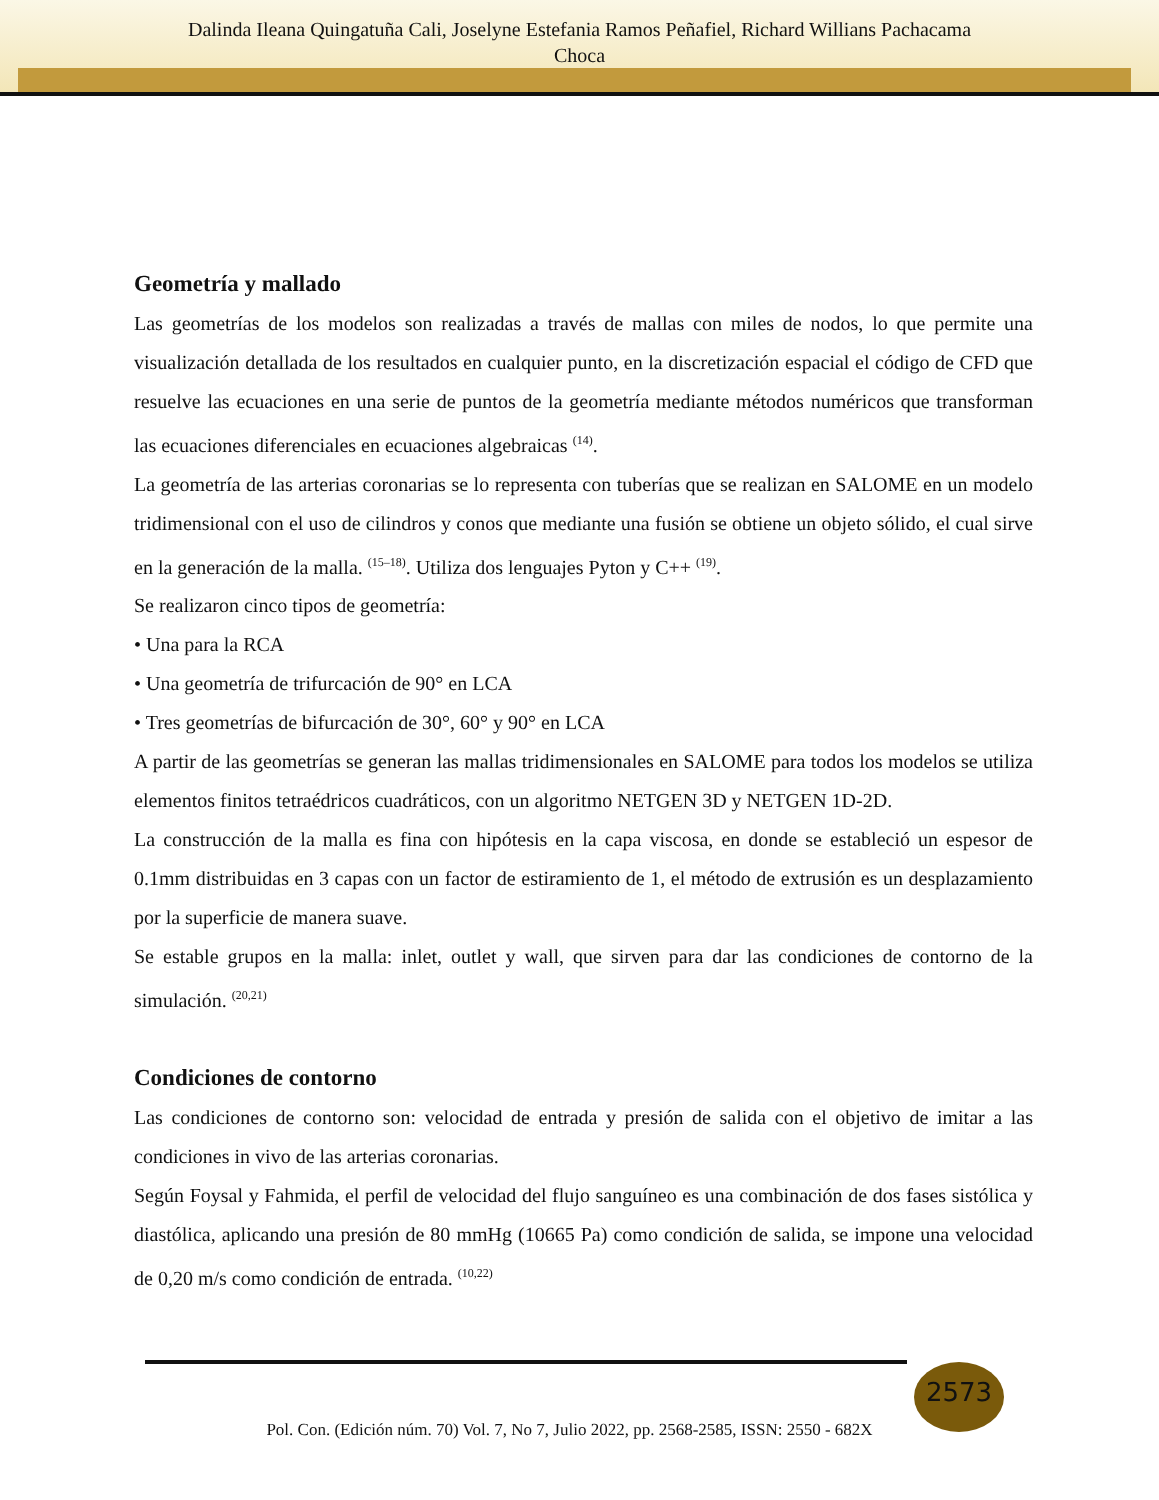Dalinda Ileana Quingatuña Cali, Joselyne Estefania Ramos Peñafiel, Richard Willians Pachacama
Choca
Geometría y mallado
Las geometrías de los modelos son realizadas a través de mallas con miles de nodos, lo que permite una visualización detallada de los resultados en cualquier punto, en la discretización espacial el código de CFD que resuelve las ecuaciones en una serie de puntos de la geometría mediante métodos numéricos que transforman las ecuaciones diferenciales en ecuaciones algebraicas <sup>(14)</sup>.
La geometría de las arterias coronarias se lo representa con tuberías que se realizan en SALOME en un modelo tridimensional con el uso de cilindros y conos que mediante una fusión se obtiene un objeto sólido, el cual sirve en la generación de la malla. <sup>(15–18)</sup>. Utiliza dos lenguajes Pyton y C++ <sup>(19)</sup>.
Se realizaron cinco tipos de geometría:
• Una para la RCA
• Una geometría de trifurcación de 90° en LCA
• Tres geometrías de bifurcación de 30°, 60° y 90° en LCA
A partir de las geometrías se generan las mallas tridimensionales en SALOME para todos los modelos se utiliza elementos finitos tetraédricos cuadráticos, con un algoritmo NETGEN 3D y NETGEN 1D-2D.
La construcción de la malla es fina con hipótesis en la capa viscosa, en donde se estableció un espesor de 0.1mm distribuidas en 3 capas con un factor de estiramiento de 1, el método de extrusión es un desplazamiento por la superficie de manera suave.
Se estable grupos en la malla: inlet, outlet y wall, que sirven para dar las condiciones de contorno de la simulación. <sup>(20,21)</sup>
Condiciones de contorno
Las condiciones de contorno son: velocidad de entrada y presión de salida con el objetivo de imitar a las condiciones in vivo de las arterias coronarias.
Según Foysal y Fahmida, el perfil de velocidad del flujo sanguíneo es una combinación de dos fases sistólica y diastólica, aplicando una presión de 80 mmHg (10665 Pa) como condición de salida, se impone una velocidad de 0,20 m/s como condición de entrada. <sup>(10,22)</sup>
2573
Pol. Con. (Edición núm. 70) Vol. 7, No 7, Julio 2022, pp. 2568-2585, ISSN: 2550 - 682X